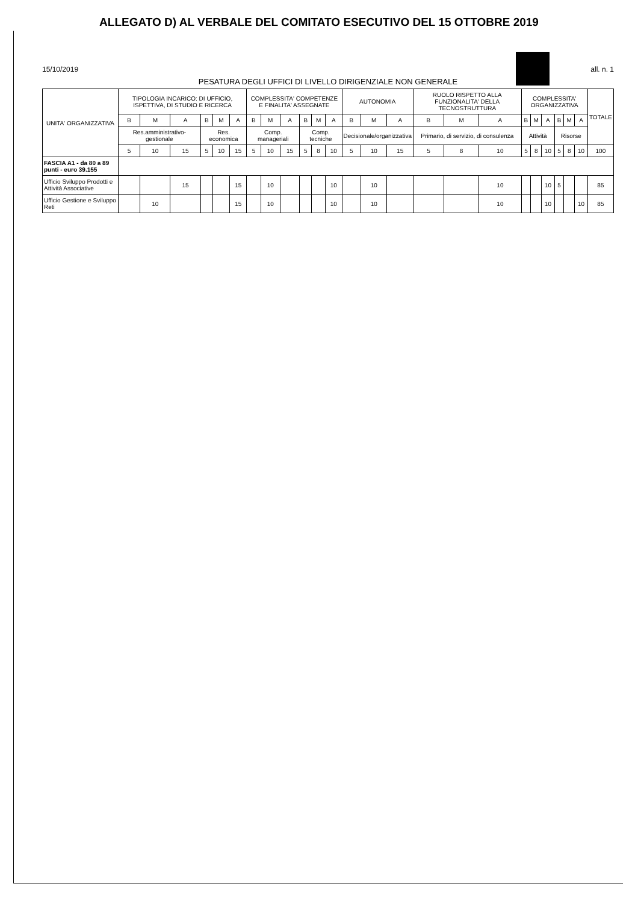ALLEGATO D) AL VERBALE DEL COMITATO ESECUTIVO DEL 15 OTTOBRE 2019
15/10/2019 all. n. 1
PESATURA DEGLI UFFICI DI LIVELLO DIRIGENZIALE NON GENERALE
| UNITA' ORGANIZZATIVA | TIPOLOGIA INCARICO: DI UFFICIO, ISPETTIVA, DI STUDIO E RICERCA | | | | | | COMPLESSITA' COMPETENZE E FINALITA' ASSEGNATE | | | | | | AUTONOMIA | | | RUOLO RISPETTO ALLA FUNZIONALITA' DELLA TECNOSTRUTTURA | | | COMPLESSITA' ORGANIZZATIVA | | | | | | TOTALE |
| --- | --- | --- | --- | --- | --- | --- | --- | --- | --- | --- | --- | --- | --- | --- | --- | --- | --- | --- | --- | --- | --- | --- | --- | --- | --- |
| | B | M | A | B | M | A | B | M | A | B | M | A | B | M | A | B | M | A | B | M | A | B | M | A | |
| | Res.amministrativo-gestionale | | | Res. economica | | | Comp. manageriali | | | Comp. tecniche | | | Decisionale/organizzativa | | | Primario, di servizio, di consulenza | | | Attività | | | Risorse | | | |
| | 5 | 10 | 15 | 5 | 10 | 15 | 5 | 10 | 15 | 5 | 8 | 10 | 5 | 10 | 15 | 5 | 8 | 10 | 5 | 8 | 10 | 5 | 8 | 10 | 100 |
| FASCIA A1 - da 80 a 89 punti - euro 39.155 | | | | | | | | | | | | | | | | | | | | | | | | | |
| Ufficio Sviluppo Prodotti e Attività Associative | | | 15 | | | 15 | | 10 | | | | 10 | | 10 | | | | 10 | | | 10 | 5 | | | 85 |
| Ufficio Gestione e Sviluppo Reti | | 10 | | | | 15 | | 10 | | | | 10 | | 10 | | | | 10 | | | 10 | | | 10 | 85 |